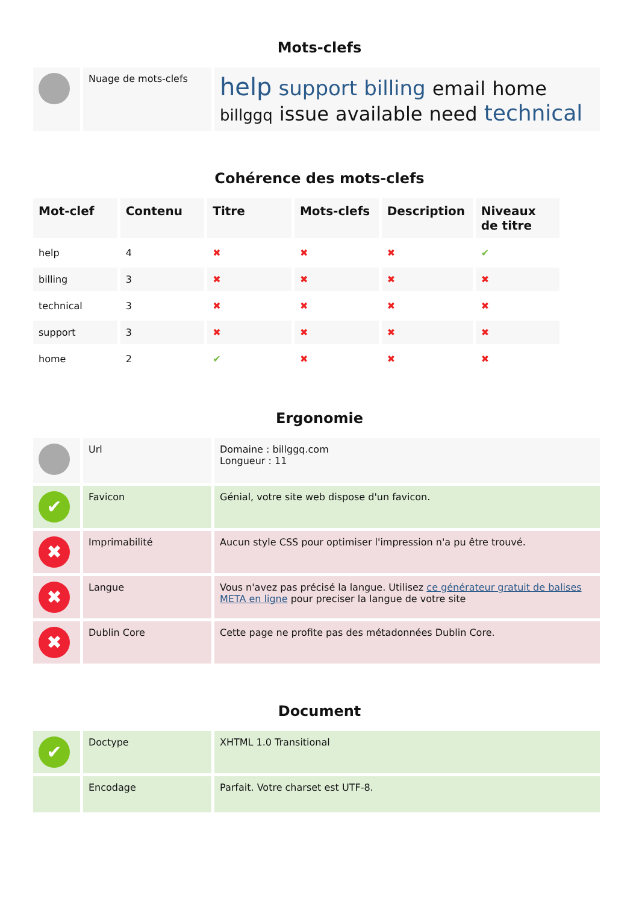Mots-clefs
| | Nuage de mots-clefs | help support billing email home billggq issue available need technical |
Cohérence des mots-clefs
| Mot-clef | Contenu | Titre | Mots-clefs | Description | Niveaux de titre |
| --- | --- | --- | --- | --- | --- |
| help | 4 | ✖ | ✖ | ✖ | ✔ |
| billing | 3 | ✖ | ✖ | ✖ | ✖ |
| technical | 3 | ✖ | ✖ | ✖ | ✖ |
| support | 3 | ✖ | ✖ | ✖ | ✖ |
| home | 2 | ✔ | ✖ | ✖ | ✖ |
Ergonomie
| | Url | Domaine : billggq.com Longueur : 11 |
| ✔ | Favicon | Génial, votre site web dispose d'un favicon. |
| ✖ | Imprimabilité | Aucun style CSS pour optimiser l'impression n'a pu être trouvé. |
| ✖ | Langue | Vous n'avez pas précisé la langue. Utilisez ce générateur gratuit de balises META en ligne pour preciser la langue de votre site |
| ✖ | Dublin Core | Cette page ne profite pas des métadonnées Dublin Core. |
Document
| ✔ | Doctype | XHTML 1.0 Transitional |
| | Encodage | Parfait. Votre charset est UTF-8. |